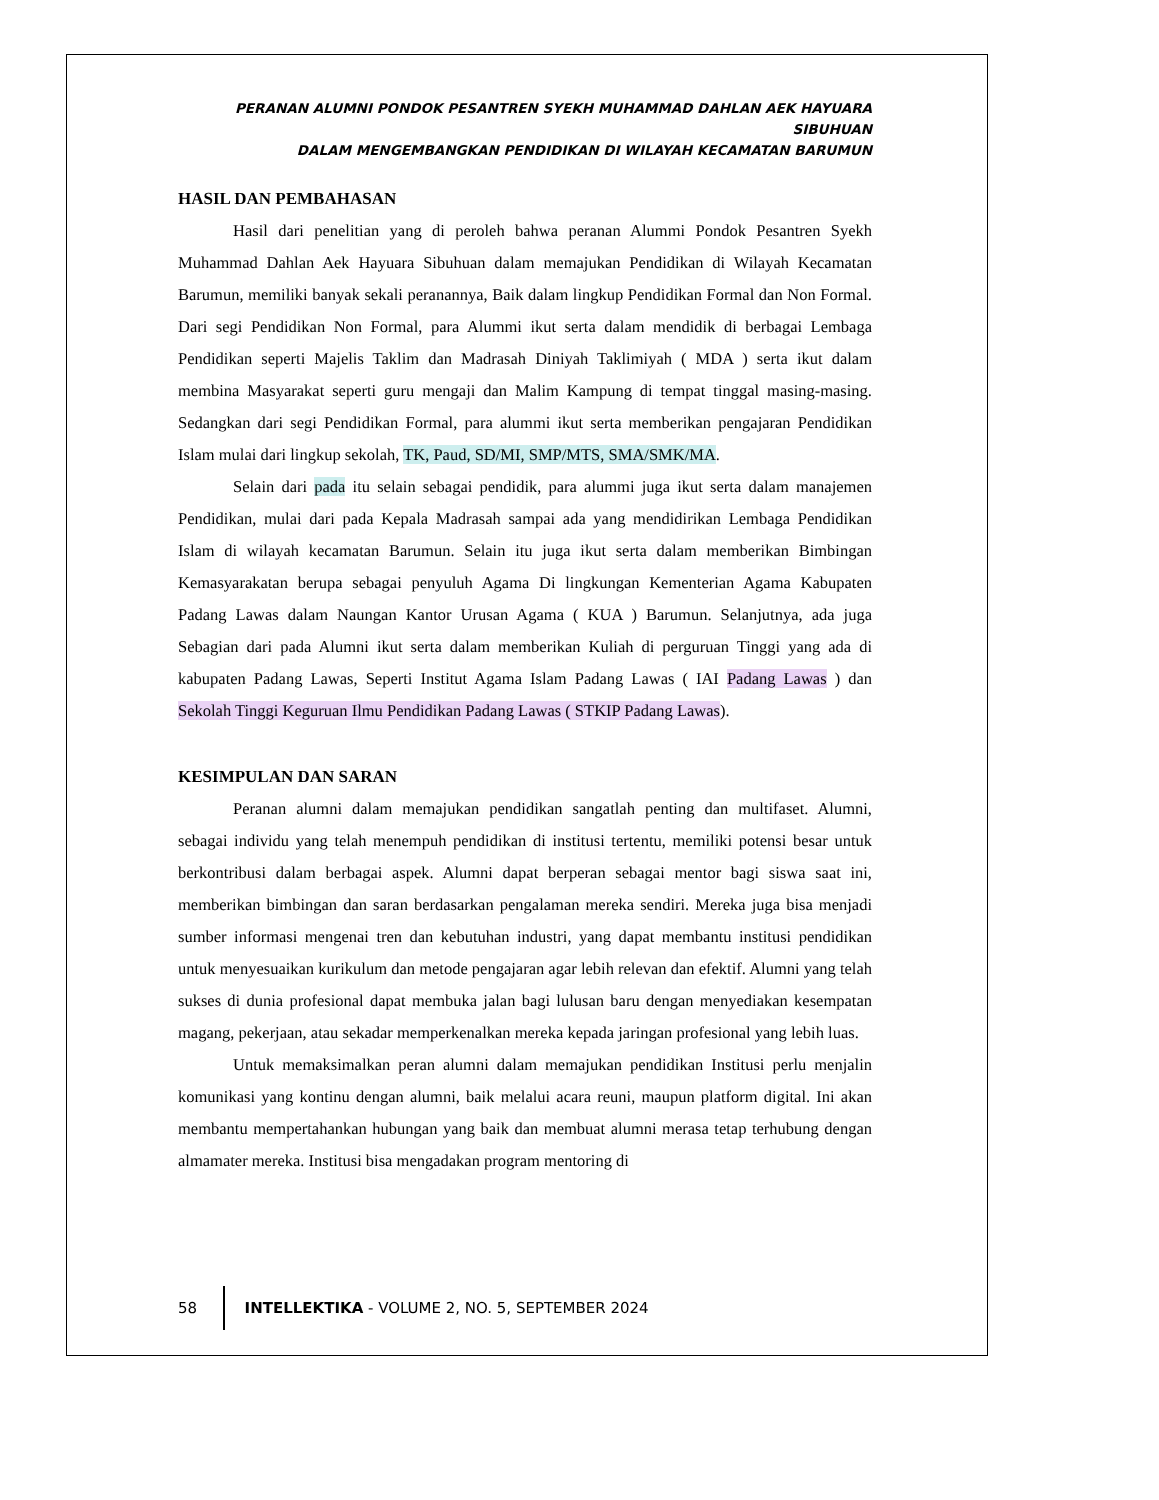PERANAN ALUMNI PONDOK PESANTREN SYEKH MUHAMMAD DAHLAN AEK HAYUARA SIBUHUAN
DALAM MENGEMBANGKAN PENDIDIKAN DI WILAYAH KECAMATAN BARUMUN
HASIL DAN PEMBAHASAN
Hasil dari penelitian yang di peroleh bahwa peranan Alummi Pondok Pesantren Syekh Muhammad Dahlan Aek Hayuara Sibuhuan dalam memajukan Pendidikan di Wilayah Kecamatan Barumun, memiliki banyak sekali peranannya, Baik dalam lingkup Pendidikan Formal dan Non Formal. Dari segi Pendidikan Non Formal, para Alummi ikut serta dalam mendidik di berbagai Lembaga Pendidikan seperti Majelis Taklim dan Madrasah Diniyah Taklimiyah ( MDA ) serta ikut dalam membina Masyarakat seperti guru mengaji dan Malim Kampung di tempat tinggal masing-masing. Sedangkan dari segi Pendidikan Formal, para alummi ikut serta memberikan pengajaran Pendidikan Islam mulai dari lingkup sekolah, TK, Paud, SD/MI, SMP/MTS, SMA/SMK/MA.
Selain dari pada itu selain sebagai pendidik, para alummi juga ikut serta dalam manajemen Pendidikan, mulai dari pada Kepala Madrasah sampai ada yang mendidirikan Lembaga Pendidikan Islam di wilayah kecamatan Barumun. Selain itu juga ikut serta dalam memberikan Bimbingan Kemasyarakatan berupa sebagai penyuluh Agama Di lingkungan Kementerian Agama Kabupaten Padang Lawas dalam Naungan Kantor Urusan Agama ( KUA ) Barumun. Selanjutnya, ada juga Sebagian dari pada Alumni ikut serta dalam memberikan Kuliah di perguruan Tinggi yang ada di kabupaten Padang Lawas, Seperti Institut Agama Islam Padang Lawas ( IAI Padang Lawas ) dan Sekolah Tinggi Keguruan Ilmu Pendidikan Padang Lawas ( STKIP Padang Lawas).
KESIMPULAN DAN SARAN
Peranan alumni dalam memajukan pendidikan sangatlah penting dan multifaset. Alumni, sebagai individu yang telah menempuh pendidikan di institusi tertentu, memiliki potensi besar untuk berkontribusi dalam berbagai aspek. Alumni dapat berperan sebagai mentor bagi siswa saat ini, memberikan bimbingan dan saran berdasarkan pengalaman mereka sendiri. Mereka juga bisa menjadi sumber informasi mengenai tren dan kebutuhan industri, yang dapat membantu institusi pendidikan untuk menyesuaikan kurikulum dan metode pengajaran agar lebih relevan dan efektif. Alumni yang telah sukses di dunia profesional dapat membuka jalan bagi lulusan baru dengan menyediakan kesempatan magang, pekerjaan, atau sekadar memperkenalkan mereka kepada jaringan profesional yang lebih luas.
Untuk memaksimalkan peran alumni dalam memajukan pendidikan Institusi perlu menjalin komunikasi yang kontinu dengan alumni, baik melalui acara reuni, maupun platform digital. Ini akan membantu mempertahankan hubungan yang baik dan membuat alumni merasa tetap terhubung dengan almamater mereka. Institusi bisa mengadakan program mentoring di
58
INTELLEKTIKA - VOLUME 2, NO. 5, SEPTEMBER 2024